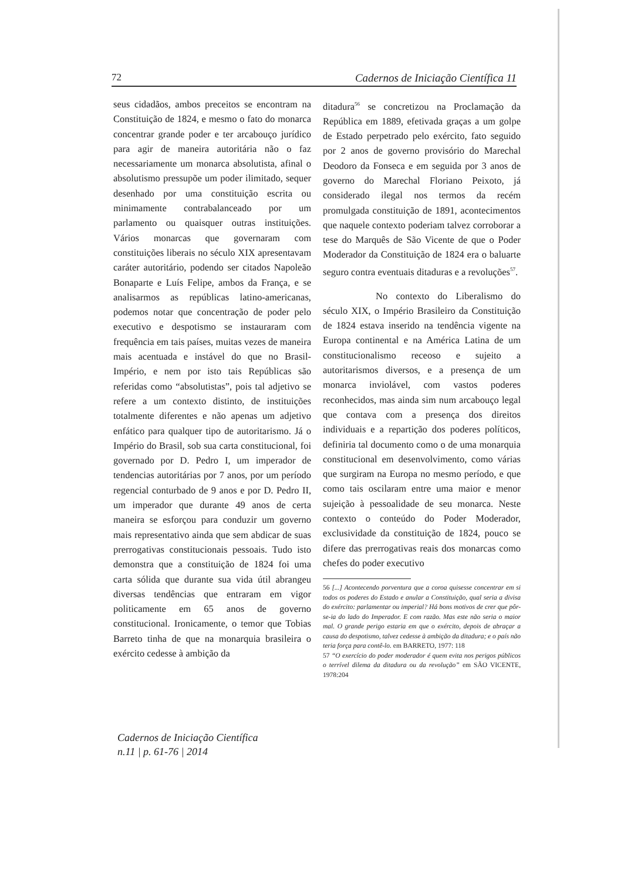72 Cadernos de Iniciação Científica 11
seus cidadãos, ambos preceitos se encontram na Constituição de 1824, e mesmo o fato do monarca concentrar grande poder e ter arcabouço jurídico para agir de maneira autoritária não o faz necessariamente um monarca absolutista, afinal o absolutismo pressupõe um poder ilimitado, sequer desenhado por uma constituição escrita ou minimamente contrabalanceado por um parlamento ou quaisquer outras instituições. Vários monarcas que governaram com constituições liberais no século XIX apresentavam caráter autoritário, podendo ser citados Napoleão Bonaparte e Luís Felipe, ambos da França, e se analisarmos as repúblicas latino-americanas, podemos notar que concentração de poder pelo executivo e despotismo se instauraram com frequência em tais países, muitas vezes de maneira mais acentuada e instável do que no Brasil-Império, e nem por isto tais Repúblicas são referidas como “absolutistas”, pois tal adjetivo se refere a um contexto distinto, de instituições totalmente diferentes e não apenas um adjetivo enfático para qualquer tipo de autoritarismo. Já o Império do Brasil, sob sua carta constitucional, foi governado por D. Pedro I, um imperador de tendencias autoritárias por 7 anos, por um período regencial conturbado de 9 anos e por D. Pedro II, um imperador que durante 49 anos de certa maneira se esforçou para conduzir um governo mais representativo ainda que sem abdicar de suas prerrogativas constitucionais pessoais. Tudo isto demonstra que a constituição de 1824 foi uma carta sólida que durante sua vida útil abrangeu diversas tendências que entraram em vigor politicamente em 65 anos de governo constitucional. Ironicamente, o temor que Tobias Barreto tinha de que na monarquia brasileira o exército cedesse à ambição da
ditadura<sup>56</sup> se concretizou na Proclamação da República em 1889, efetivada graças a um golpe de Estado perpetrado pelo exército, fato seguido por 2 anos de governo provisório do Marechal Deodoro da Fonseca e em seguida por 3 anos de governo do Marechal Floriano Peixoto, já considerado ilegal nos termos da recém promulgada constituição de 1891, acontecimentos que naquele contexto poderiam talvez corroborar a tese do Marquês de São Vicente de que o Poder Moderador da Constituição de 1824 era o baluarte seguro contra eventuais ditaduras e a revoluções<sup>57</sup>.
No contexto do Liberalismo do século XIX, o Império Brasileiro da Constituição de 1824 estava inserido na tendência vigente na Europa continental e na América Latina de um constitucionalismo receoso e sujeito a autoritarismos diversos, e a presença de um monarca inviolável, com vastos poderes reconhecidos, mas ainda sim num arcabouço legal que contava com a presença dos direitos individuais e a repartição dos poderes políticos, definiria tal documento como o de uma monarquia constitucional em desenvolvimento, como várias que surgiram na Europa no mesmo período, e que como tais oscilaram entre uma maior e menor sujeição à pessoalidade de seu monarca. Neste contexto o conteúdo do Poder Moderador, exclusividade da constituição de 1824, pouco se difere das prerrogativas reais dos monarcas como chefes do poder executivo
56 [...] Acontecendo porventura que a coroa quisesse concentrar em si todos os poderes do Estado e anular a Constituição, qual seria a divisa do exército: parlamentar ou imperial? Há bons motivos de crer que pôr-se-ia do lado do Imperador. E com razão. Mas este não seria o maior mal. O grande perigo estaria em que o exército, depois de abraçar a causa do despotismo, talvez cedesse à ambição da ditadura; e o país não teria força para contê-lo. em BARRETO, 1977: 118
57 “O exercício do poder moderador é quem evita nos perigos públicos o terrível dilema da ditadura ou da revolução” em SÃO VICENTE, 1978:204
Cadernos de Iniciação Científica
n.11 | p. 61-76 | 2014